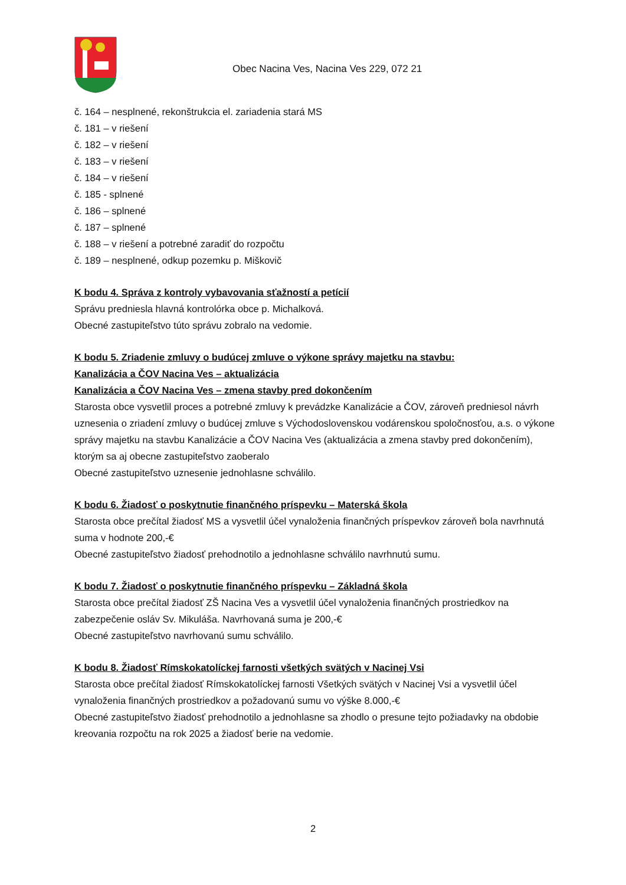Obec Nacina Ves, Nacina Ves 229, 072 21
č. 164 – nesplnené, rekonštrukcia el. zariadenia stará MS
č. 181 – v riešení
č. 182 – v riešení
č. 183 – v riešení
č. 184 – v riešení
č. 185 - splnené
č. 186 – splnené
č. 187 – splnené
č. 188 – v riešení a potrebné zaradiť do rozpočtu
č. 189 – nesplnené, odkup pozemku p. Miškovič
K bodu 4. Správa z kontroly vybavovania sťažností a petícií
Správu predniesla hlavná kontrolórka obce p. Michalková.
Obecné zastupiteľstvo túto správu zobralo na vedomie.
K bodu 5. Zriadenie zmluvy o budúcej zmluve o výkone správy majetku na stavbu:
Kanalizácia a ČOV Nacina Ves – aktualizácia
Kanalizácia a ČOV Nacina Ves – zmena stavby pred dokončením
Starosta obce vysvetlil proces a potrebné zmluvy k prevádzke Kanalizácie a ČOV, zároveň predniesol návrh uznesenia o zriadení zmluvy o budúcej zmluve s Východoslovenskou vodárenskou spoločnosťou, a.s. o výkone správy majetku na stavbu Kanalizácie a ČOV Nacina Ves (aktualizácia a zmena stavby pred dokončením), ktorým sa aj obecne zastupiteľstvo zaoberalo
Obecné zastupiteľstvo uznesenie jednohlasne schválilo.
K bodu 6. Žiadosť o poskytnutie finančného príspevku – Materská škola
Starosta obce prečítal žiadosť MS a vysvetlil účel vynaloženia finančných príspevkov zároveň bola navrhnutá suma v hodnote 200,-€
Obecné zastupiteľstvo žiadosť prehodnotilo a jednohlasne schválilo navrhnutú sumu.
K bodu 7. Žiadosť o poskytnutie finančného príspevku – Základná škola
Starosta obce prečítal žiadosť ZŠ Nacina Ves a vysvetlil účel vynaloženia finančných prostriedkov na zabezpečenie osláv Sv. Mikuláša. Navrhovaná suma je 200,-€
Obecné zastupiteľstvo navrhovanú sumu schválilo.
K bodu 8. Žiadosť Rímskokatolíckej farnosti všetkých svätých v Nacinej Vsi
Starosta obce prečítal žiadosť Rímskokatolíckej farnosti Všetkých svätých v Nacinej Vsi a vysvetlil účel vynaloženia finančných prostriedkov a požadovanú sumu vo výške 8.000,-€
Obecné zastupiteľstvo žiadosť prehodnotilo a jednohlasne sa zhodlo o presune tejto požiadavky na obdobie kreovania rozpočtu na rok 2025 a žiadosť berie na vedomie.
2